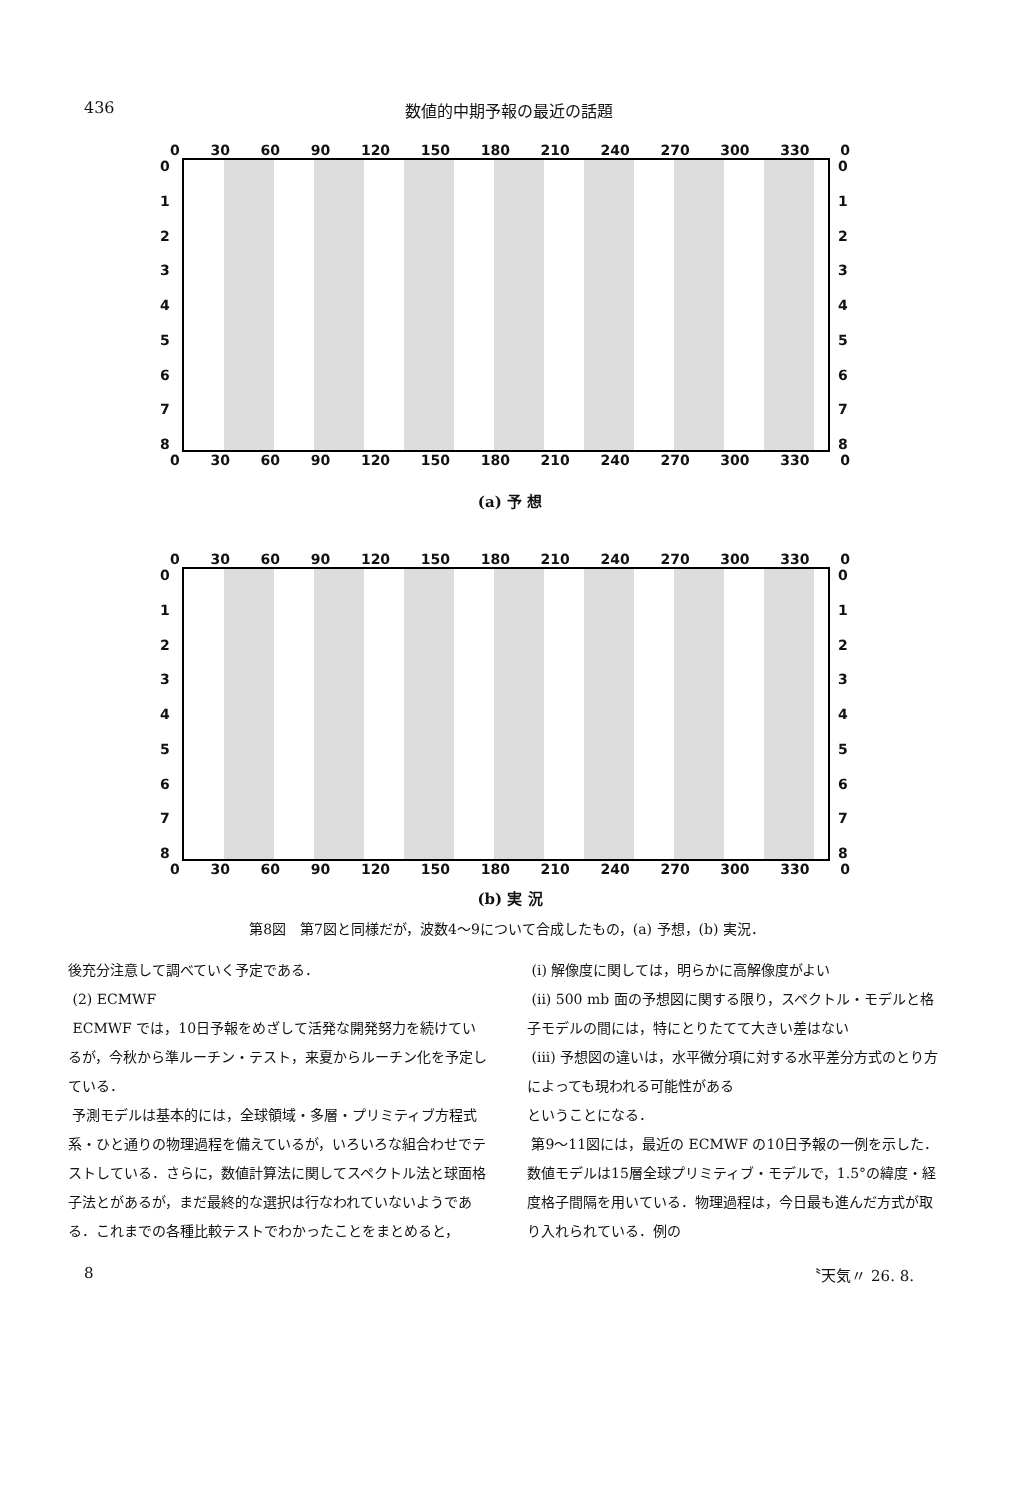436 数値的中期予報の最近の話題
0 30 60 90 120 150 180 210 240 270 300 330 0
012345678
012345678
0 30 60 90 120 150 180 210 240 270 300 330 0
(a) 予 想
0 30 60 90 120 150 180 210 240 270 300 330 0
012345678
012345678
0 30 60 90 120 150 180 210 240 270 300 330 0
(b) 実 況
第8図　第7図と同様だが，波数4～9について合成したもの，(a) 予想，(b) 実況．
後充分注意して調べていく予定である．
(2) ECMWF
ECMWF では，10日予報をめざして活発な開発努力を続けているが，今秋から準ルーチン・テスト，来夏からルーチン化を予定している．
予測モデルは基本的には，全球領域・多層・プリミティブ方程式系・ひと通りの物理過程を備えているが，いろいろな組合わせでテストしている．さらに，数値計算法に関してスペクトル法と球面格子法とがあるが，まだ最終的な選択は行なわれていないようである．これまでの各種比較テストでわかったことをまとめると，
(i) 解像度に関しては，明らかに高解像度がよい
(ii) 500 mb 面の予想図に関する限り，スペクトル・モデルと格子モデルの間には，特にとりたてて大きい差はない
(iii) 予想図の違いは，水平微分項に対する水平差分方式のとり方によっても現われる可能性がある
ということになる．
第9～11図には，最近の ECMWF の10日予報の一例を示した．数値モデルは15層全球プリミティブ・モデルで，1.5°の緯度・経度格子間隔を用いている．物理過程は，今日最も進んだ方式が取り入れられている．例の
8 〝天気〃 26. 8.